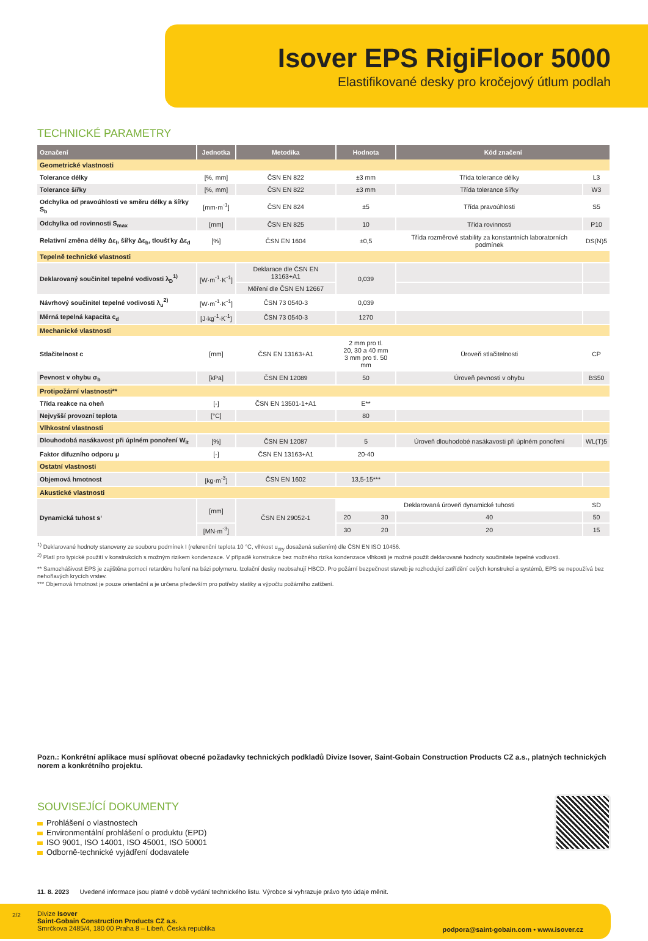Isover EPS RigiFloor 5000
Elastifikované desky pro kročejový útlum podlah
TECHNICKÉ PARAMETRY
| Označení | Jednotka | Metodika | Hodnota | Kód značení | |
| --- | --- | --- | --- | --- | --- |
| Geometrické vlastnosti | | | | | |
| Tolerance délky | [%, mm] | ČSN EN 822 | ±3 mm | Třída tolerance délky | L3 |
| Tolerance šířky | [%, mm] | ČSN EN 822 | ±3 mm | Třída tolerance šířky | W3 |
| Odchylka od pravoúhlosti ve směru délky a šířky S<sub>b</sub> | [mm·m<sup>-1</sup>] | ČSN EN 824 | ±5 | Třída pravoúhlosti | S5 |
| Odchylka od rovinnosti S<sub>max</sub> | [mm] | ČSN EN 825 | 10 | Třída rovinnosti | P10 |
| Relativní změna délky Δε<sub>l</sub>, šířky Δε<sub>b</sub>, tloušťky Δε<sub>d</sub> | [%] | ČSN EN 1604 | ±0,5 | Třída rozměrové stability za konstantních laboratorních podmínek | DS(N)5 |
| Tepelně technické vlastnosti | | | | | |
| Deklarovaný součinitel tepelné vodivosti λ<sub>D</sub><sup>1)</sup> | [W·m<sup>-1</sup>·K<sup>-1</sup>] | Deklarace dle ČSN EN 13163+A1 | 0,039 | | |
| | | Měření dle ČSN EN 12667 | | | |
| Návrhový součinitel tepelné vodivosti λ<sub>u</sub><sup>2)</sup> | [W·m<sup>-1</sup>·K<sup>-1</sup>] | ČSN 73 0540-3 | 0,039 | | |
| Měrná tepelná kapacita c<sub>d</sub> | [J·kg<sup>-1</sup>·K<sup>-1</sup>] | ČSN 73 0540-3 | 1270 | | |
| Mechanické vlastnosti | | | | | |
| Stlačitelnost c | [mm] | ČSN EN 13163+A1 | 2 mm pro tl. 20, 30 a 40 mm 3 mm pro tl. 50 mm | Úroveň stlačitelnosti | CP |
| Pevnost v ohybu σ<sub>b</sub> | [kPa] | ČSN EN 12089 | 50 | Úroveň pevnosti v ohybu | BS50 |
| Protipožární vlastnosti** | | | | | |
| Třída reakce na oheň | [-] | ČSN EN 13501-1+A1 | E** | | |
| Nejvyšší provozní teplota | [°C] | | 80 | | |
| Vlhkostní vlastnosti | | | | | |
| Dlouhodobá nasákavost při úplném ponoření W<sub>lt</sub> | [%] | ČSN EN 12087 | 5 | Úroveň dlouhodobé nasákavosti při úplném ponoření | WL(T)5 |
| Faktor difuzního odporu μ | [-] | ČSN EN 13163+A1 | 20-40 | | |
| Ostatní vlastnosti | | | | | |
| Objemová hmotnost | [kg·m<sup>-3</sup>] | ČSN EN 1602 | 13,5-15*** | | |
| Akustické vlastnosti | | | | | |
| Dynamická tuhost s‘ | [mm] | ČSN EN 29052-1 | Deklarovaná úroveň dynamické tuhosti | | SD |
| | | | 20 30 | 40 | 50 |
| | [MN·m<sup>-3</sup>] | | 30 20 | 20 | 15 |
<sup>1)</sup> Deklarované hodnoty stanoveny ze souboru podmínek I (referenční teplota 10 °C, vlhkost u<sub>dry</sub> dosažená sušením) dle ČSN EN ISO 10456.
<sup>2)</sup> Platí pro typické použití v konstrukcích s možným rizikem kondenzace. V případě konstrukce bez možného rizika kondenzace vlhkosti je možné použít deklarované hodnoty součinitele tepelné vodivosti.
** Samozhášivost EPS je zajištěna pomocí retardéru hoření na bázi polymeru. Izolační desky neobsahují HBCD. Pro požární bezpečnost staveb je rozhodující zatřídění celých konstrukcí a systémů, EPS se nepoužívá bez nehořlavých krycích vrstev.
*** Objemová hmotnost je pouze orientační a je určena především pro potřeby statiky a výpočtu požárního zatížení.
Pozn.: Konkrétní aplikace musí splňovat obecné požadavky technických podkladů Divize Isover, Saint-Gobain Construction Products CZ a.s., platných technických norem a konkrétního projektu.
SOUVISEJÍCÍ DOKUMENTY
Prohlášení o vlastnostech
Environmentální prohlášení o produktu (EPD)
ISO 9001, ISO 14001, ISO 45001, ISO 50001
Odborně-technické vyjádření dodavatele
11. 8. 2023 Uvedené informace jsou platné v době vydání technického listu. Výrobce si vyhrazuje právo tyto údaje měnit.
Divize Isover
Saint-Gobain Construction Products CZ a.s.
Smrčkova 2485/4, 180 00 Praha 8 – Libeň, Česká republika
podpora@saint-gobain.com • www.isover.cz
2/2